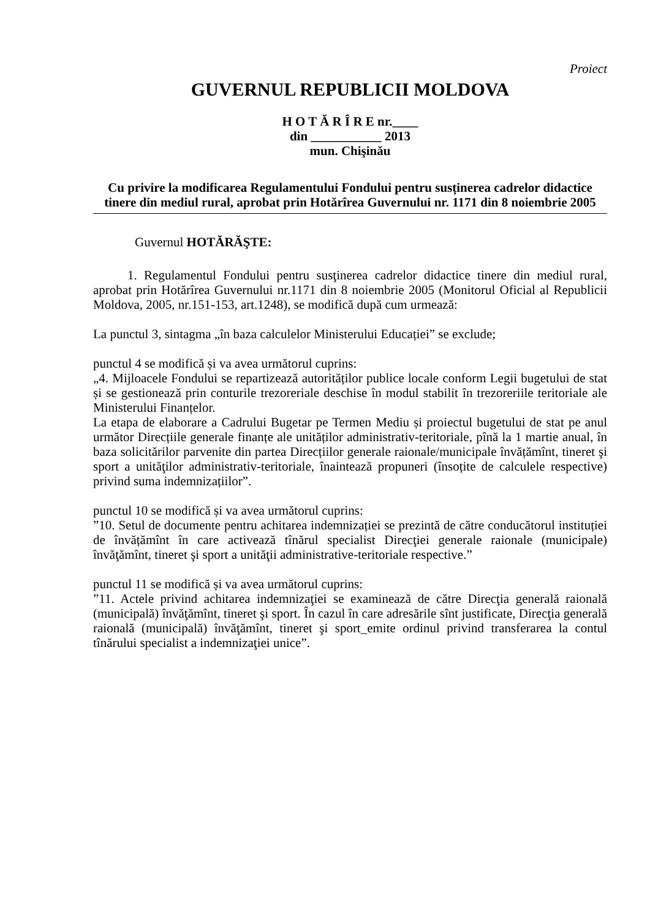Proiect
GUVERNUL REPUBLICII MOLDOVA
H O T Ă R Î R E nr.____
din ___________ 2013
mun. Chişinău
Cu privire la modificarea Regulamentului Fondului pentru susținerea cadrelor didactice tinere din mediul rural, aprobat prin Hotărîrea Guvernului nr. 1171 din 8 noiembrie 2005
Guvernul HOTĂRĂŞTE:
1. Regulamentul Fondului pentru susţinerea cadrelor didactice tinere din mediul rural, aprobat prin Hotărîrea Guvernului nr.1171 din 8 noiembrie 2005 (Monitorul Oficial al Republicii Moldova, 2005, nr.151-153, art.1248), se modifică după cum urmează:
La punctul 3, sintagma „în baza calculelor Ministerului Educației” se exclude;
punctul 4 se modifică și va avea următorul cuprins:
„4. Mijloacele Fondului se repartizează autorităților publice locale conform Legii bugetului de stat și se gestionează prin conturile trezoreriale deschise în modul stabilit în trezoreriile teritoriale ale Ministerului Finanțelor.
La etapa de elaborare a Cadrului Bugetar pe Termen Mediu și proiectul bugetului de stat pe anul următor Direcțiile generale finanțe ale unităților administrativ-teritoriale, pînă la 1 martie anual, în baza solicitărilor parvenite din partea Direcțiilor generale raionale/municipale învățămînt, tineret şi sport a unităţilor administrativ-teritoriale, înaintează propuneri (însoțite de calculele respective) privind suma indemnizațiilor”.
punctul 10 se modifică și va avea următorul cuprins:
”10. Setul de documente pentru achitarea indemnizației se prezintă de către conducătorul instituției de învățămînt în care activează tînărul specialist Direcţiei generale raionale (municipale) învăţămînt, tineret şi sport a unităţii administrative-teritoriale respective.”
punctul 11 se modifică și va avea următorul cuprins:
”11. Actele privind achitarea indemnizaţiei se examinează de către Direcţia generală raională (municipală) învăţămînt, tineret şi sport. În cazul în care adresările sînt justificate, Direcţia generală raională (municipală) învăţămînt, tineret şi sport_emite ordinul privind transferarea la contul tînărului specialist a indemnizaţiei unice”.